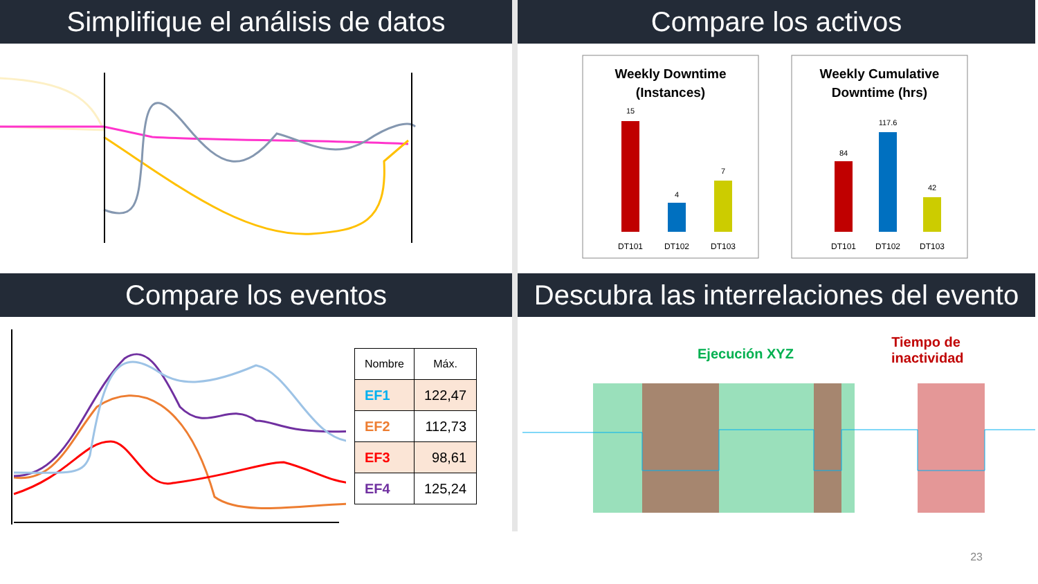Simplifique el análisis de datos
Compare los activos
Weekly Downtime
(Instances)
15
4
7
DT101
DT102
DT103
Weekly Cumulative
Downtime (hrs)
84
117.6
42
DT101
DT102
DT103
Compare los eventos
Descubra las interrelaciones del evento
| Nombre | Máx. |
| --- | --- |
| EF1 | 122,47 |
| EF2 | 112,73 |
| EF3 | 98,61 |
| EF4 | 125,24 |
Ejecución XYZ
Tiempo de inactividad
23